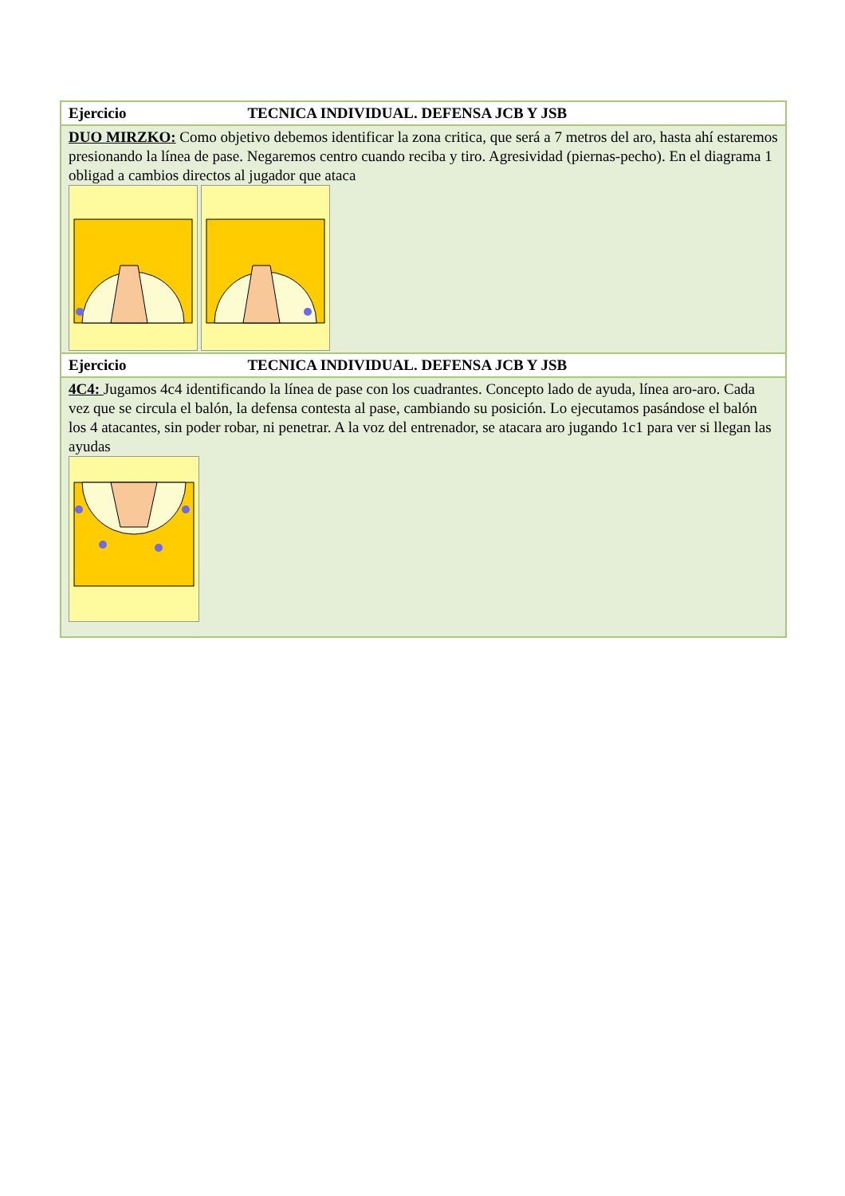| Ejercicio TECNICA INDIVIDUAL. DEFENSA JCB Y JSB |
| DUO MIRZKO: Como objetivo debemos identificar la zona critica, que será a 7 metros del aro, hasta ahí estaremos presionando la línea de pase. Negaremos centro cuando reciba y tiro. Agresividad (piernas-pecho). En el diagrama 1 obligad a cambios directos al jugador que ataca |
| Ejercicio TECNICA INDIVIDUAL. DEFENSA JCB Y JSB |
| 4C4: Jugamos 4c4 identificando la línea de pase con los cuadrantes. Concepto lado de ayuda, línea aro-aro. Cada vez que se circula el balón, la defensa contesta al pase, cambiando su posición. Lo ejecutamos pasándose el balón los 4 atacantes, sin poder robar, ni penetrar. A la voz del entrenador, se atacara aro jugando 1c1 para ver si llegan las ayudas |